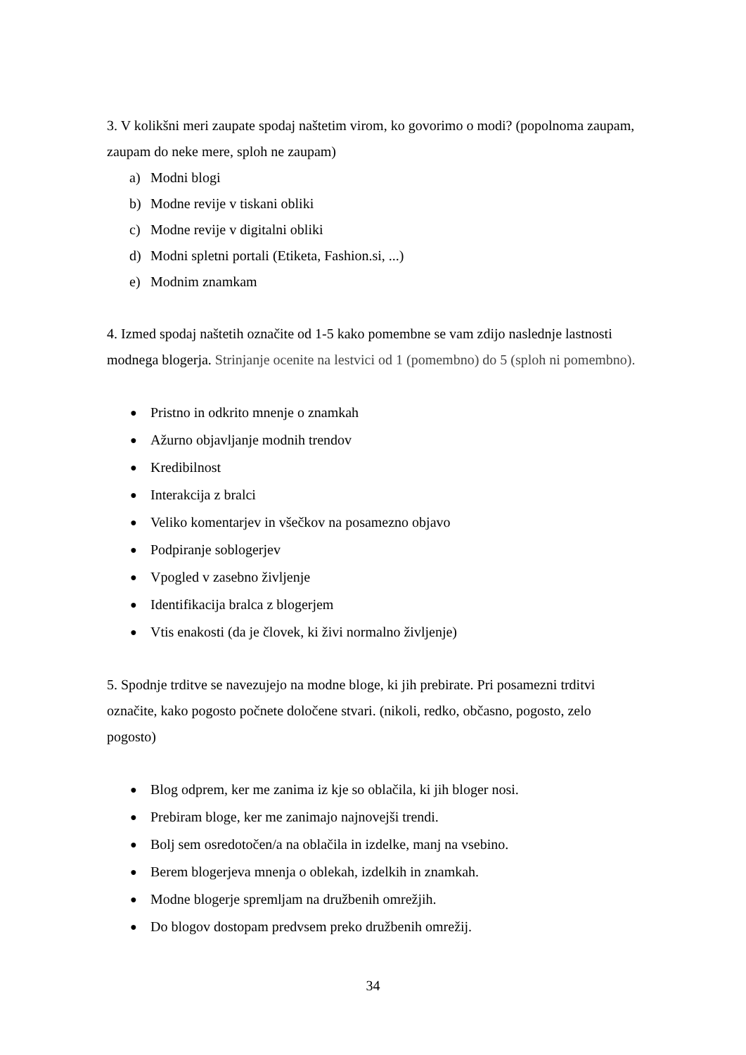3. V kolikšni meri zaupate spodaj naštetim virom, ko govorimo o modi? (popolnoma zaupam, zaupam do neke mere, sploh ne zaupam)
a) Modni blogi
b) Modne revije v tiskani obliki
c) Modne revije v digitalni obliki
d) Modni spletni portali (Etiketa, Fashion.si, ...)
e) Modnim znamkam
4. Izmed spodaj naštetih označite od 1-5 kako pomembne se vam zdijo naslednje lastnosti modnega blogerja. Strinjanje ocenite na lestvici od 1 (pomembno) do 5 (sploh ni pomembno).
● Pristno in odkrito mnenje o znamkah
● Ažurno objavljanje modnih trendov
● Kredibilnost
● Interakcija z bralci
● Veliko komentarjev in všečkov na posamezno objavo
● Podpiranje soblogerjev
● Vpogled v zasebno življenje
● Identifikacija bralca z blogerjem
● Vtis enakosti (da je človek, ki živi normalno življenje)
5. Spodnje trditve se navezujejo na modne bloge, ki jih prebirate. Pri posamezni trditvi označite, kako pogosto počnete določene stvari. (nikoli, redko, občasno, pogosto, zelo pogosto)
● Blog odprem, ker me zanima iz kje so oblačila, ki jih bloger nosi.
● Prebiram bloge, ker me zanimajo najnovejši trendi.
● Bolj sem osredotočen/a na oblačila in izdelke, manj na vsebino.
● Berem blogerjeva mnenja o oblekah, izdelkih in znamkah.
● Modne blogerje spremljam na družbenih omrežjih.
● Do blogov dostopam predvsem preko družbenih omrežij.
34